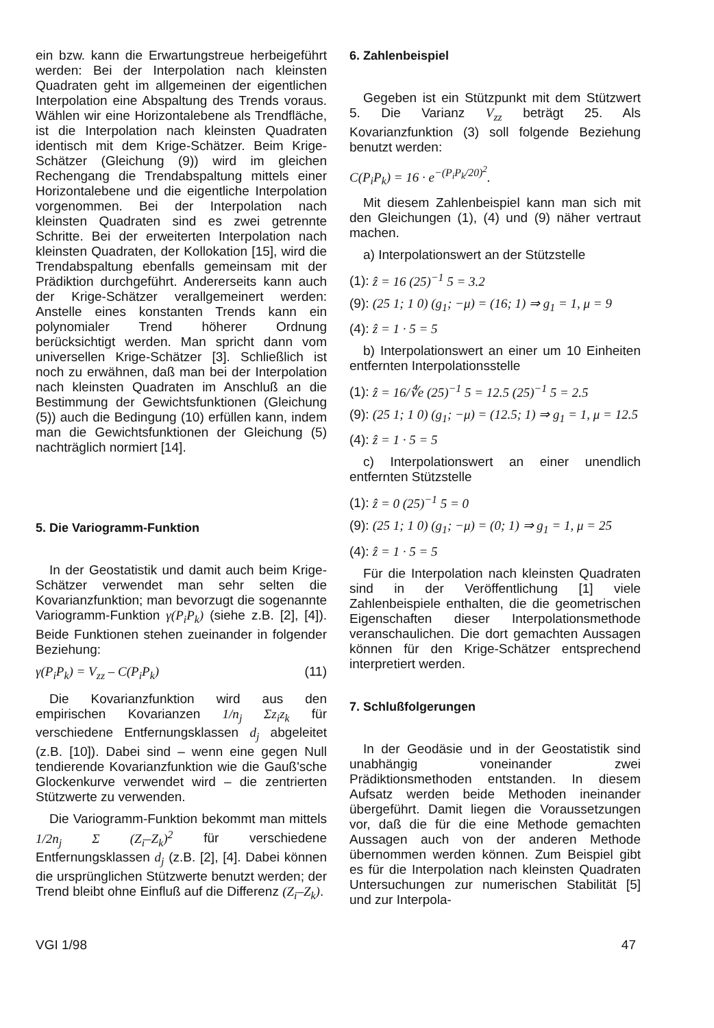ein bzw. kann die Erwartungstreue herbeigeführt werden: Bei der Interpolation nach kleinsten Quadraten geht im allgemeinen der eigentlichen Interpolation eine Abspaltung des Trends voraus. Wählen wir eine Horizontalebene als Trendfläche, ist die Interpolation nach kleinsten Quadraten identisch mit dem Krige-Schätzer. Beim Krige-Schätzer (Gleichung (9)) wird im gleichen Rechengang die Trendabspaltung mittels einer Horizontalebene und die eigentliche Interpolation vorgenommen. Bei der Interpolation nach kleinsten Quadraten sind es zwei getrennte Schritte. Bei der erweiterten Interpolation nach kleinsten Quadraten, der Kollokation [15], wird die Trendabspaltung ebenfalls gemeinsam mit der Prädiktion durchgeführt. Andererseits kann auch der Krige-Schätzer verallgemeinert werden: Anstelle eines konstanten Trends kann ein polynomialer Trend höherer Ordnung berücksichtigt werden. Man spricht dann vom universellen Krige-Schätzer [3]. Schließlich ist noch zu erwähnen, daß man bei der Interpolation nach kleinsten Quadraten im Anschluß an die Bestimmung der Gewichtsfunktionen (Gleichung (5)) auch die Bedingung (10) erfüllen kann, indem man die Gewichtsfunktionen der Gleichung (5) nachträglich normiert [14].
5. Die Variogramm-Funktion
In der Geostatistik und damit auch beim Krige-Schätzer verwendet man sehr selten die Kovarianzfunktion; man bevorzugt die sogenannte Variogramm-Funktion γ(P<sub>i</sub>P<sub>k</sub>) (siehe z.B. [2], [4]). Beide Funktionen stehen zueinander in folgender Beziehung:
γ(P<sub>i</sub>P<sub>k</sub>) = V<sub>zz</sub> – C(P<sub>i</sub>P<sub>k</sub>) (11)
Die Kovarianzfunktion wird aus den empirischen Kovarianzen 1/n<sub>j</sub> Σz<sub>i</sub>z<sub>k</sub> für verschiedene Entfernungsklassen d<sub>j</sub> abgeleitet (z.B. [10]). Dabei sind – wenn eine gegen Null tendierende Kovarianzfunktion wie die Gauß'sche Glockenkurve verwendet wird – die zentrierten Stützwerte zu verwenden.
Die Variogramm-Funktion bekommt man mittels 1/2n<sub>j</sub> Σ (Z<sub>i</sub>–Z<sub>k</sub>)<sup>2</sup> für verschiedene Entfernungsklassen d<sub>j</sub> (z.B. [2], [4]. Dabei können die ursprünglichen Stützwerte benutzt werden; der Trend bleibt ohne Einfluß auf die Differenz (Z<sub>i</sub>–Z<sub>k</sub>).
6. Zahlenbeispiel
Gegeben ist ein Stützpunkt mit dem Stützwert 5. Die Varianz V<sub>zz</sub> beträgt 25. Als Kovarianzfunktion (3) soll folgende Beziehung benutzt werden:
C(P<sub>i</sub>P<sub>k</sub>) = 16 · e<sup>−(P<sub>i</sub>P<sub>k</sub>/20)<sup>2</sup></sup>.
Mit diesem Zahlenbeispiel kann man sich mit den Gleichungen (1), (4) und (9) näher vertraut machen.
a) Interpolationswert an der Stützstelle
(1): ẑ = 16 (25)<sup>−1</sup> 5 = 3.2
(9): (25 1; 1 0) (g<sub>1</sub>; −μ) = (16; 1) ⇒ g<sub>1</sub> = 1, μ = 9
(4): ẑ = 1 · 5 = 5
b) Interpolationswert an einer um 10 Einheiten entfernten Interpolationsstelle
(1): ẑ = 16/∜e (25)<sup>−1</sup> 5 = 12.5 (25)<sup>−1</sup> 5 = 2.5
(9): (25 1; 1 0) (g<sub>1</sub>; −μ) = (12.5; 1) ⇒ g<sub>1</sub> = 1, μ = 12.5
(4): ẑ = 1 · 5 = 5
c) Interpolationswert an einer unendlich entfernten Stützstelle
(1): ẑ = 0 (25)<sup>−1</sup> 5 = 0
(9): (25 1; 1 0) (g<sub>1</sub>; −μ) = (0; 1) ⇒ g<sub>1</sub> = 1, μ = 25
(4): ẑ = 1 · 5 = 5
Für die Interpolation nach kleinsten Quadraten sind in der Veröffentlichung [1] viele Zahlenbeispiele enthalten, die die geometrischen Eigenschaften dieser Interpolationsmethode veranschaulichen. Die dort gemachten Aussagen können für den Krige-Schätzer entsprechend interpretiert werden.
7. Schlußfolgerungen
In der Geodäsie und in der Geostatistik sind unabhängig voneinander zwei Prädiktionsmethoden entstanden. In diesem Aufsatz werden beide Methoden ineinander übergeführt. Damit liegen die Voraussetzungen vor, daß die für die eine Methode gemachten Aussagen auch von der anderen Methode übernommen werden können. Zum Beispiel gibt es für die Interpolation nach kleinsten Quadraten Untersuchungen zur numerischen Stabilität [5] und zur Interpola-
VGI 1/98 47